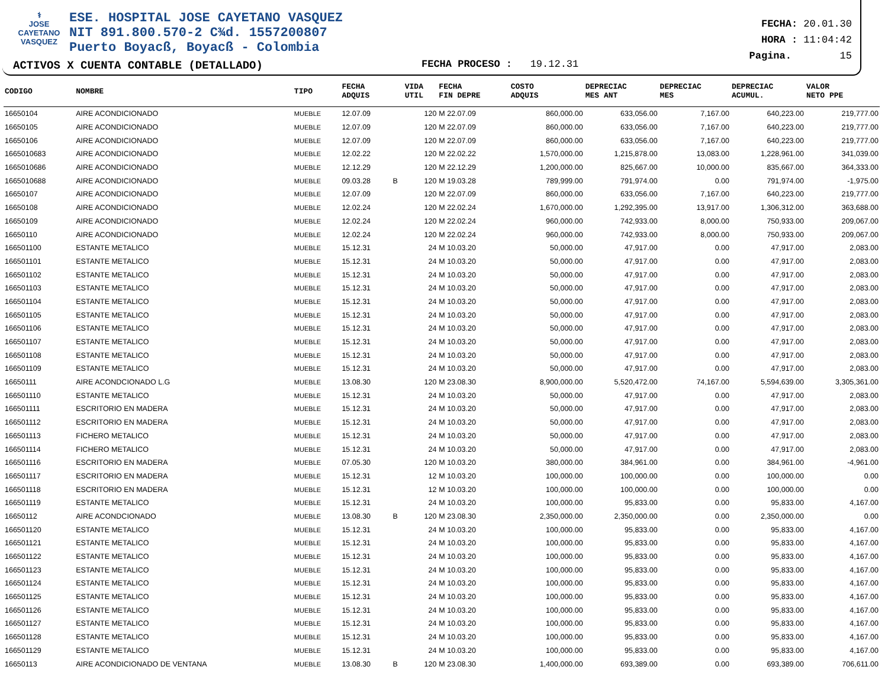⚕
JOSE CAYETANO
VASQUEZ
ESE. HOSPITAL JOSE CAYETANO VASQUEZ
NIT 891.800.570-2 C¾d. 1557200807
Puerto Boyacß, Boyacß - Colombia
FECHA: 20.01.30
HORA : 11:04:42
Pagina. 15
ACTIVOS X CUENTA CONTABLE (DETALLADO)
FECHA PROCESO : 19.12.31
| CODIGO | NOMBRE | TIPO | FECHA ADQUIS | | VIDA UTIL | FECHA FIN DEPRE | COSTO ADQUIS | DEPRECIAC MES ANT | DEPRECIAC MES | DEPRECIAC ACUMUL. | VALOR NETO PPE |
| --- | --- | --- | --- | --- | --- | --- | --- | --- | --- | --- | --- |
| 16650104 | AIRE ACONDICIONADO | MUEBLE | 12.07.09 | | 120 | M 22.07.09 | 860,000.00 | 633,056.00 | 7,167.00 | 640,223.00 | 219,777.00 |
| 16650105 | AIRE ACONDICIONADO | MUEBLE | 12.07.09 | | 120 | M 22.07.09 | 860,000.00 | 633,056.00 | 7,167.00 | 640,223.00 | 219,777.00 |
| 16650106 | AIRE ACONDICIONADO | MUEBLE | 12.07.09 | | 120 | M 22.07.09 | 860,000.00 | 633,056.00 | 7,167.00 | 640,223.00 | 219,777.00 |
| 1665010683 | AIRE ACONDICIONADO | MUEBLE | 12.02.22 | | 120 | M 22.02.22 | 1,570,000.00 | 1,215,878.00 | 13,083.00 | 1,228,961.00 | 341,039.00 |
| 1665010686 | AIRE ACONDICIONADO | MUEBLE | 12.12.29 | | 120 | M 22.12.29 | 1,200,000.00 | 825,667.00 | 10,000.00 | 835,667.00 | 364,333.00 |
| 1665010688 | AIRE ACONDICIONADO | MUEBLE | 09.03.28 | B | 120 | M 19.03.28 | 789,999.00 | 791,974.00 | 0.00 | 791,974.00 | -1,975.00 |
| 16650107 | AIRE ACONDICIONADO | MUEBLE | 12.07.09 | | 120 | M 22.07.09 | 860,000.00 | 633,056.00 | 7,167.00 | 640,223.00 | 219,777.00 |
| 16650108 | AIRE ACONDICIONADO | MUEBLE | 12.02.24 | | 120 | M 22.02.24 | 1,670,000.00 | 1,292,395.00 | 13,917.00 | 1,306,312.00 | 363,688.00 |
| 16650109 | AIRE ACONDICIONADO | MUEBLE | 12.02.24 | | 120 | M 22.02.24 | 960,000.00 | 742,933.00 | 8,000.00 | 750,933.00 | 209,067.00 |
| 16650110 | AIRE ACONDICIONADO | MUEBLE | 12.02.24 | | 120 | M 22.02.24 | 960,000.00 | 742,933.00 | 8,000.00 | 750,933.00 | 209,067.00 |
| 166501100 | ESTANTE METALICO | MUEBLE | 15.12.31 | | 24 | M 10.03.20 | 50,000.00 | 47,917.00 | 0.00 | 47,917.00 | 2,083.00 |
| 166501101 | ESTANTE METALICO | MUEBLE | 15.12.31 | | 24 | M 10.03.20 | 50,000.00 | 47,917.00 | 0.00 | 47,917.00 | 2,083.00 |
| 166501102 | ESTANTE METALICO | MUEBLE | 15.12.31 | | 24 | M 10.03.20 | 50,000.00 | 47,917.00 | 0.00 | 47,917.00 | 2,083.00 |
| 166501103 | ESTANTE METALICO | MUEBLE | 15.12.31 | | 24 | M 10.03.20 | 50,000.00 | 47,917.00 | 0.00 | 47,917.00 | 2,083.00 |
| 166501104 | ESTANTE METALICO | MUEBLE | 15.12.31 | | 24 | M 10.03.20 | 50,000.00 | 47,917.00 | 0.00 | 47,917.00 | 2,083.00 |
| 166501105 | ESTANTE METALICO | MUEBLE | 15.12.31 | | 24 | M 10.03.20 | 50,000.00 | 47,917.00 | 0.00 | 47,917.00 | 2,083.00 |
| 166501106 | ESTANTE METALICO | MUEBLE | 15.12.31 | | 24 | M 10.03.20 | 50,000.00 | 47,917.00 | 0.00 | 47,917.00 | 2,083.00 |
| 166501107 | ESTANTE METALICO | MUEBLE | 15.12.31 | | 24 | M 10.03.20 | 50,000.00 | 47,917.00 | 0.00 | 47,917.00 | 2,083.00 |
| 166501108 | ESTANTE METALICO | MUEBLE | 15.12.31 | | 24 | M 10.03.20 | 50,000.00 | 47,917.00 | 0.00 | 47,917.00 | 2,083.00 |
| 166501109 | ESTANTE METALICO | MUEBLE | 15.12.31 | | 24 | M 10.03.20 | 50,000.00 | 47,917.00 | 0.00 | 47,917.00 | 2,083.00 |
| 16650111 | AIRE ACONDCIONADO L.G | MUEBLE | 13.08.30 | | 120 | M 23.08.30 | 8,900,000.00 | 5,520,472.00 | 74,167.00 | 5,594,639.00 | 3,305,361.00 |
| 166501110 | ESTANTE METALICO | MUEBLE | 15.12.31 | | 24 | M 10.03.20 | 50,000.00 | 47,917.00 | 0.00 | 47,917.00 | 2,083.00 |
| 166501111 | ESCRITORIO EN MADERA | MUEBLE | 15.12.31 | | 24 | M 10.03.20 | 50,000.00 | 47,917.00 | 0.00 | 47,917.00 | 2,083.00 |
| 166501112 | ESCRITORIO EN MADERA | MUEBLE | 15.12.31 | | 24 | M 10.03.20 | 50,000.00 | 47,917.00 | 0.00 | 47,917.00 | 2,083.00 |
| 166501113 | FICHERO METALICO | MUEBLE | 15.12.31 | | 24 | M 10.03.20 | 50,000.00 | 47,917.00 | 0.00 | 47,917.00 | 2,083.00 |
| 166501114 | FICHERO METALICO | MUEBLE | 15.12.31 | | 24 | M 10.03.20 | 50,000.00 | 47,917.00 | 0.00 | 47,917.00 | 2,083.00 |
| 166501116 | ESCRITORIO EN MADERA | MUEBLE | 07.05.30 | | 120 | M 10.03.20 | 380,000.00 | 384,961.00 | 0.00 | 384,961.00 | -4,961.00 |
| 166501117 | ESCRITORIO EN MADERA | MUEBLE | 15.12.31 | | 12 | M 10.03.20 | 100,000.00 | 100,000.00 | 0.00 | 100,000.00 | 0.00 |
| 166501118 | ESCRITORIO EN MADERA | MUEBLE | 15.12.31 | | 12 | M 10.03.20 | 100,000.00 | 100,000.00 | 0.00 | 100,000.00 | 0.00 |
| 166501119 | ESTANTE METALICO | MUEBLE | 15.12.31 | | 24 | M 10.03.20 | 100,000.00 | 95,833.00 | 0.00 | 95,833.00 | 4,167.00 |
| 16650112 | AIRE ACONDCIONADO | MUEBLE | 13.08.30 | B | 120 | M 23.08.30 | 2,350,000.00 | 2,350,000.00 | 0.00 | 2,350,000.00 | 0.00 |
| 166501120 | ESTANTE METALICO | MUEBLE | 15.12.31 | | 24 | M 10.03.20 | 100,000.00 | 95,833.00 | 0.00 | 95,833.00 | 4,167.00 |
| 166501121 | ESTANTE METALICO | MUEBLE | 15.12.31 | | 24 | M 10.03.20 | 100,000.00 | 95,833.00 | 0.00 | 95,833.00 | 4,167.00 |
| 166501122 | ESTANTE METALICO | MUEBLE | 15.12.31 | | 24 | M 10.03.20 | 100,000.00 | 95,833.00 | 0.00 | 95,833.00 | 4,167.00 |
| 166501123 | ESTANTE METALICO | MUEBLE | 15.12.31 | | 24 | M 10.03.20 | 100,000.00 | 95,833.00 | 0.00 | 95,833.00 | 4,167.00 |
| 166501124 | ESTANTE METALICO | MUEBLE | 15.12.31 | | 24 | M 10.03.20 | 100,000.00 | 95,833.00 | 0.00 | 95,833.00 | 4,167.00 |
| 166501125 | ESTANTE METALICO | MUEBLE | 15.12.31 | | 24 | M 10.03.20 | 100,000.00 | 95,833.00 | 0.00 | 95,833.00 | 4,167.00 |
| 166501126 | ESTANTE METALICO | MUEBLE | 15.12.31 | | 24 | M 10.03.20 | 100,000.00 | 95,833.00 | 0.00 | 95,833.00 | 4,167.00 |
| 166501127 | ESTANTE METALICO | MUEBLE | 15.12.31 | | 24 | M 10.03.20 | 100,000.00 | 95,833.00 | 0.00 | 95,833.00 | 4,167.00 |
| 166501128 | ESTANTE METALICO | MUEBLE | 15.12.31 | | 24 | M 10.03.20 | 100,000.00 | 95,833.00 | 0.00 | 95,833.00 | 4,167.00 |
| 166501129 | ESTANTE METALICO | MUEBLE | 15.12.31 | | 24 | M 10.03.20 | 100,000.00 | 95,833.00 | 0.00 | 95,833.00 | 4,167.00 |
| 16650113 | AIRE ACONDICIONADO DE VENTANA | MUEBLE | 13.08.30 | B | 120 | M 23.08.30 | 1,400,000.00 | 693,389.00 | 0.00 | 693,389.00 | 706,611.00 |